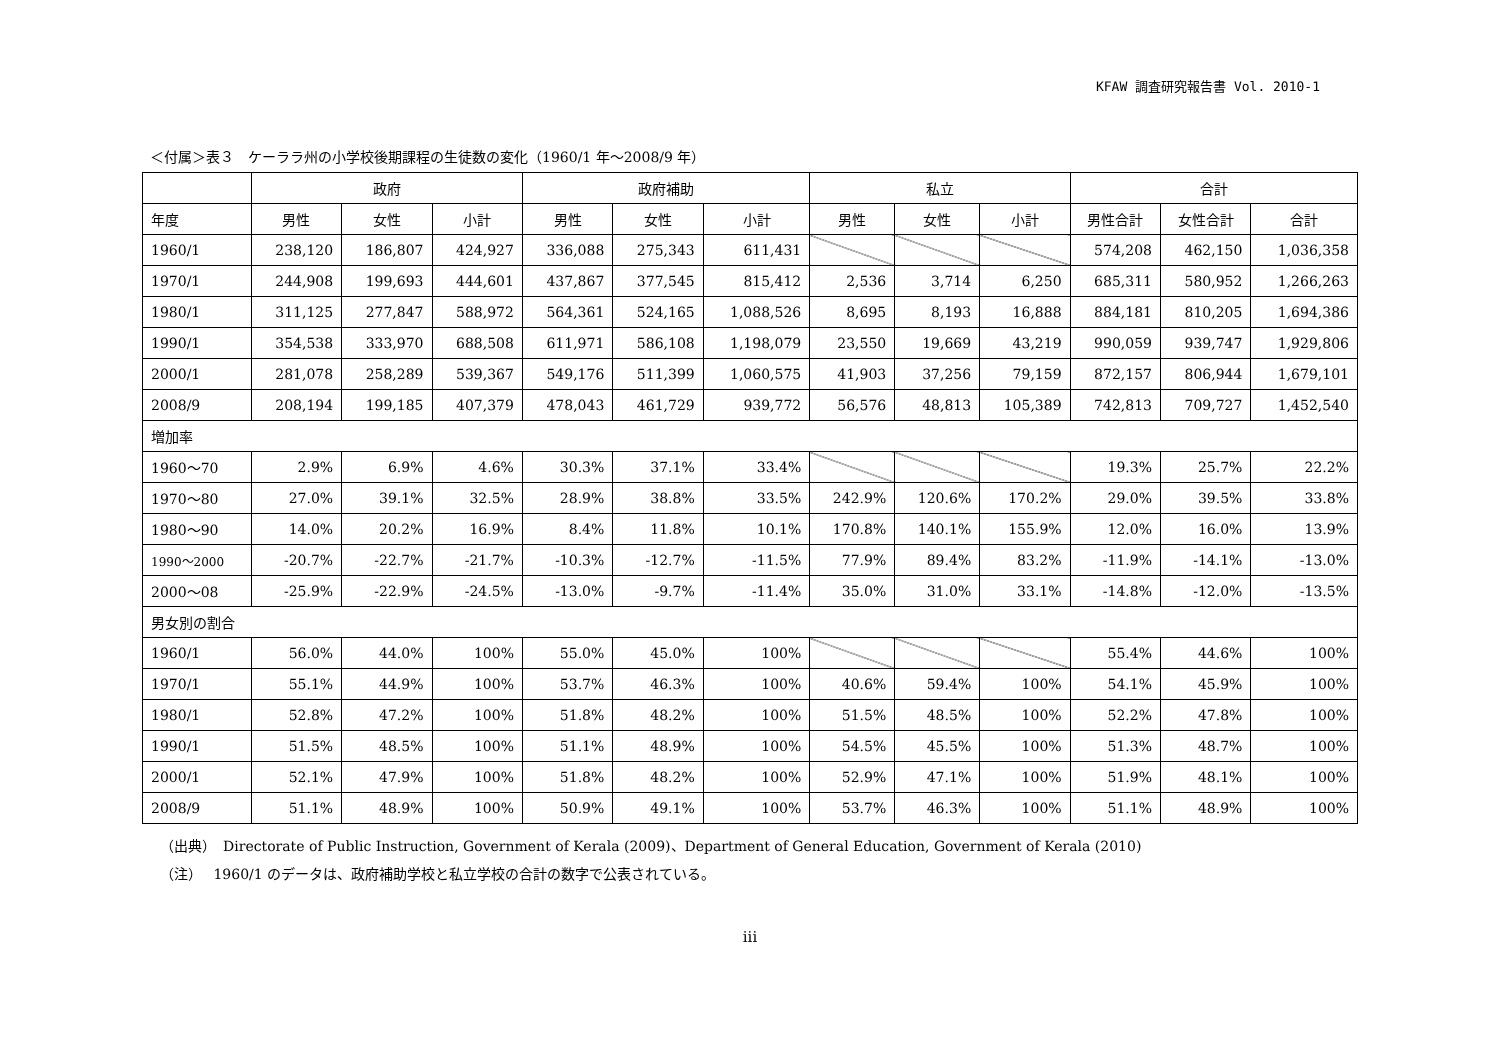KFAW 調査研究報告書 Vol. 2010-1
＜付属＞表３　ケーララ州の小学校後期課程の生徒数の変化（1960/1 年～2008/9 年）
| | 政府 | | | 政府補助 | | | 私立 | | | 合計 | | |
| --- | --- | --- | --- | --- | --- | --- | --- | --- | --- | --- | --- | --- |
| 年度 | 男性 | 女性 | 小計 | 男性 | 女性 | 小計 | 男性 | 女性 | 小計 | 男性合計 | 女性合計 | 合計 |
| 1960/1 | 238,120 | 186,807 | 424,927 | 336,088 | 275,343 | 611,431 | | | | 574,208 | 462,150 | 1,036,358 |
| 1970/1 | 244,908 | 199,693 | 444,601 | 437,867 | 377,545 | 815,412 | 2,536 | 3,714 | 6,250 | 685,311 | 580,952 | 1,266,263 |
| 1980/1 | 311,125 | 277,847 | 588,972 | 564,361 | 524,165 | 1,088,526 | 8,695 | 8,193 | 16,888 | 884,181 | 810,205 | 1,694,386 |
| 1990/1 | 354,538 | 333,970 | 688,508 | 611,971 | 586,108 | 1,198,079 | 23,550 | 19,669 | 43,219 | 990,059 | 939,747 | 1,929,806 |
| 2000/1 | 281,078 | 258,289 | 539,367 | 549,176 | 511,399 | 1,060,575 | 41,903 | 37,256 | 79,159 | 872,157 | 806,944 | 1,679,101 |
| 2008/9 | 208,194 | 199,185 | 407,379 | 478,043 | 461,729 | 939,772 | 56,576 | 48,813 | 105,389 | 742,813 | 709,727 | 1,452,540 |
| 増加率 | | | | | | | | | | | | |
| 1960～70 | 2.9% | 6.9% | 4.6% | 30.3% | 37.1% | 33.4% | | | | 19.3% | 25.7% | 22.2% |
| 1970～80 | 27.0% | 39.1% | 32.5% | 28.9% | 38.8% | 33.5% | 242.9% | 120.6% | 170.2% | 29.0% | 39.5% | 33.8% |
| 1980～90 | 14.0% | 20.2% | 16.9% | 8.4% | 11.8% | 10.1% | 170.8% | 140.1% | 155.9% | 12.0% | 16.0% | 13.9% |
| 1990～2000 | -20.7% | -22.7% | -21.7% | -10.3% | -12.7% | -11.5% | 77.9% | 89.4% | 83.2% | -11.9% | -14.1% | -13.0% |
| 2000～08 | -25.9% | -22.9% | -24.5% | -13.0% | -9.7% | -11.4% | 35.0% | 31.0% | 33.1% | -14.8% | -12.0% | -13.5% |
| 男女別の割合 | | | | | | | | | | | | |
| 1960/1 | 56.0% | 44.0% | 100% | 55.0% | 45.0% | 100% | | | | 55.4% | 44.6% | 100% |
| 1970/1 | 55.1% | 44.9% | 100% | 53.7% | 46.3% | 100% | 40.6% | 59.4% | 100% | 54.1% | 45.9% | 100% |
| 1980/1 | 52.8% | 47.2% | 100% | 51.8% | 48.2% | 100% | 51.5% | 48.5% | 100% | 52.2% | 47.8% | 100% |
| 1990/1 | 51.5% | 48.5% | 100% | 51.1% | 48.9% | 100% | 54.5% | 45.5% | 100% | 51.3% | 48.7% | 100% |
| 2000/1 | 52.1% | 47.9% | 100% | 51.8% | 48.2% | 100% | 52.9% | 47.1% | 100% | 51.9% | 48.1% | 100% |
| 2008/9 | 51.1% | 48.9% | 100% | 50.9% | 49.1% | 100% | 53.7% | 46.3% | 100% | 51.1% | 48.9% | 100% |
（出典）　Directorate of Public Instruction, Government of Kerala (2009)、Department of General Education, Government of Kerala (2010)
（注）　 1960/1 のデータは、政府補助学校と私立学校の合計の数字で公表されている。
iii